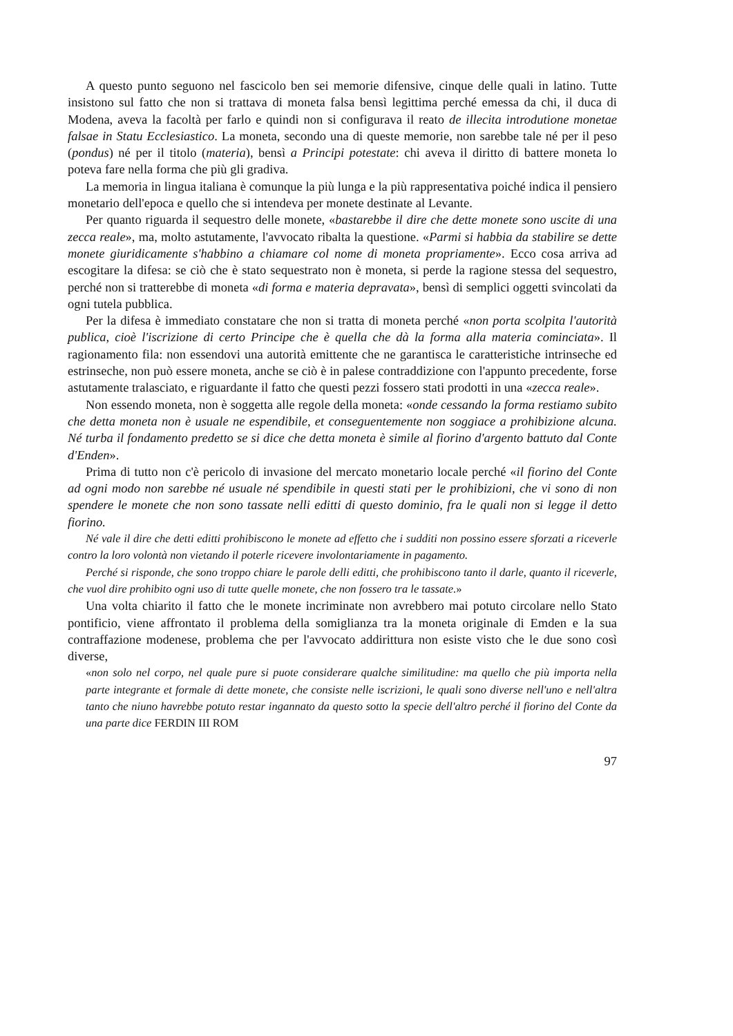A questo punto seguono nel fascicolo ben sei memorie difensive, cinque delle quali in latino. Tutte insistono sul fatto che non si trattava di moneta falsa bensì legittima perché emessa da chi, il duca di Modena, aveva la facoltà per farlo e quindi non si configurava il reato de illecita introdutione monetae falsae in Statu Ecclesiastico. La moneta, secondo una di queste memorie, non sarebbe tale né per il peso (pondus) né per il titolo (materia), bensì a Principi potestate: chi aveva il diritto di battere moneta lo poteva fare nella forma che più gli gradiva.
La memoria in lingua italiana è comunque la più lunga e la più rappresentativa poiché indica il pensiero monetario dell'epoca e quello che si intendeva per monete destinate al Levante.
Per quanto riguarda il sequestro delle monete, «bastarebbe il dire che dette monete sono uscite di una zecca reale», ma, molto astutamente, l'avvocato ribalta la questione. «Parmi si habbia da stabilire se dette monete giuridicamente s'habbino a chiamare col nome di moneta propriamente». Ecco cosa arriva ad escogitare la difesa: se ciò che è stato sequestrato non è moneta, si perde la ragione stessa del sequestro, perché non si tratterebbe di moneta «di forma e materia depravata», bensì di semplici oggetti svincolati da ogni tutela pubblica.
Per la difesa è immediato constatare che non si tratta di moneta perché «non porta scolpita l'autorità publica, cioè l'iscrizione di certo Principe che è quella che dà la forma alla materia cominciata». Il ragionamento fila: non essendovi una autorità emittente che ne garantisca le caratteristiche intrinseche ed estrinseche, non può essere moneta, anche se ciò è in palese contraddizione con l'appunto precedente, forse astutamente tralasciato, e riguardante il fatto che questi pezzi fossero stati prodotti in una «zecca reale».
Non essendo moneta, non è soggetta alle regole della moneta: «onde cessando la forma restiamo subito che detta moneta non è usuale ne espendibile, et conseguentemente non soggiace a prohibizione alcuna. Né turba il fondamento predetto se si dice che detta moneta è simile al fiorino d'argento battuto dal Conte d'Enden».
Prima di tutto non c'è pericolo di invasione del mercato monetario locale perché «il fiorino del Conte ad ogni modo non sarebbe né usuale né spendibile in questi stati per le prohibizioni, che vi sono di non spendere le monete che non sono tassate nelli editti di questo dominio, fra le quali non si legge il detto fiorino.
Né vale il dire che detti editti prohibiscono le monete ad effetto che i sudditi non possino essere sforzati a riceverle contro la loro volontà non vietando il poterle ricevere involontariamente in pagamento.
Perché si risponde, che sono troppo chiare le parole delli editti, che prohibiscono tanto il darle, quanto il riceverle, che vuol dire prohibito ogni uso di tutte quelle monete, che non fossero tra le tassate.»
Una volta chiarito il fatto che le monete incriminate non avrebbero mai potuto circolare nello Stato pontificio, viene affrontato il problema della somiglianza tra la moneta originale di Emden e la sua contraffazione modenese, problema che per l'avvocato addirittura non esiste visto che le due sono così diverse,
«non solo nel corpo, nel quale pure si puote considerare qualche similitudine: ma quello che più importa nella parte integrante et formale di dette monete, che consiste nelle iscrizioni, le quali sono diverse nell'uno e nell'altra tanto che niuno havrebbe potuto restar ingannato da questo sotto la specie dell'altro perché il fiorino del Conte da una parte dice FERDIN III ROM
97